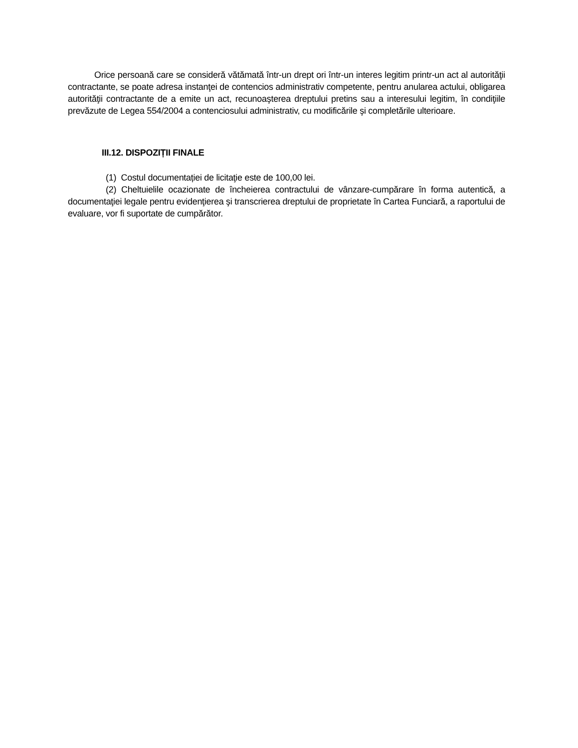Orice persoană care se consideră vătămată într-un drept ori într-un interes legitim printr-un act al autorităţii contractante, se poate adresa instanţei de contencios administrativ competente, pentru anularea actului, obligarea autorităţii contractante de a emite un act, recunoaşterea dreptului pretins sau a interesului legitim, în condiţiile prevăzute de Legea 554/2004 a contenciosului administrativ, cu modificările şi completările ulterioare.
III.12. DISPOZIȚII FINALE
(1) Costul documentației de licitaţie este de 100,00 lei.
(2) Cheltuielile ocazionate de încheierea contractului de vânzare-cumpărare în forma autentică, a documentaţiei legale pentru evidenţierea şi transcrierea dreptului de proprietate în Cartea Funciară, a raportului de evaluare, vor fi suportate de cumpărător.